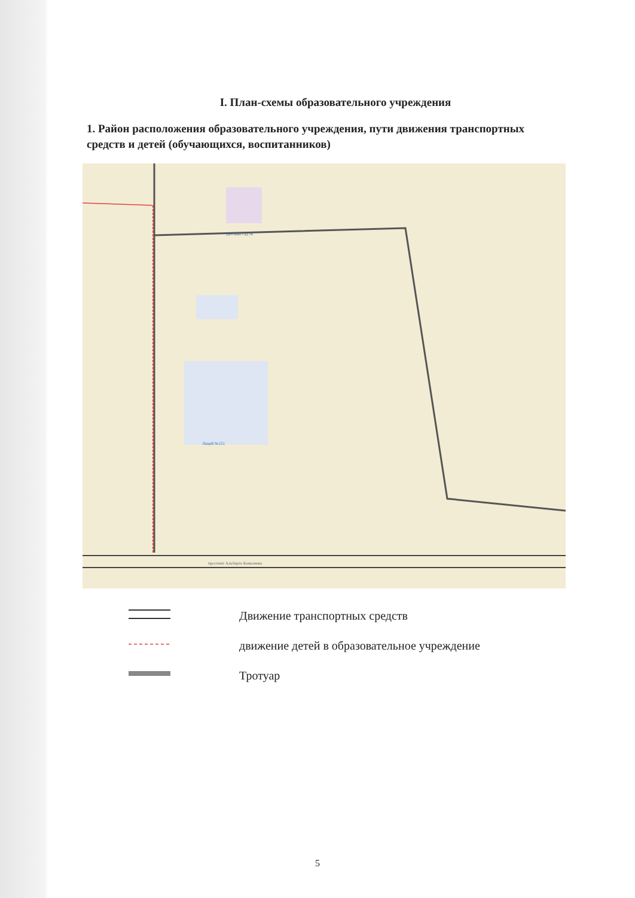I. План-схемы образовательного учреждения
1. Район расположения образовательного учреждения, пути движения транспортных средств и детей (обучающихся, воспитанников)
Детский сад №
Лицей №121
проспект Альберта Камалеева
Движение транспортных средств
движение детей в образовательное учреждение
Тротуар
5